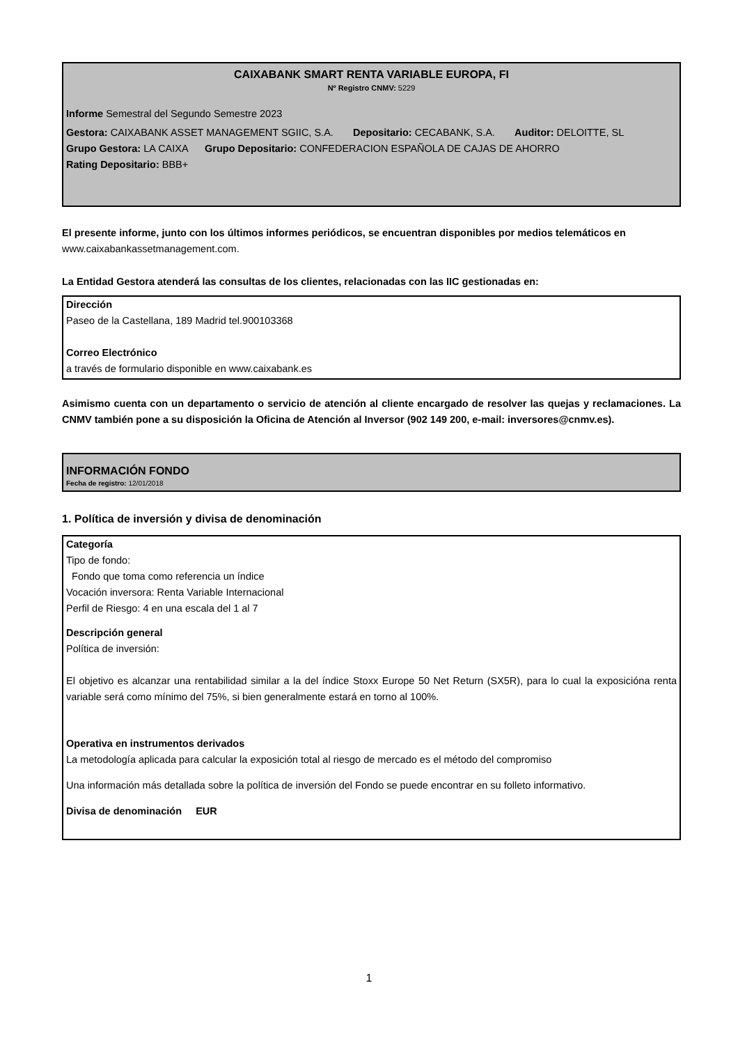CAIXABANK SMART RENTA VARIABLE EUROPA, FI
Nº Registro CNMV: 5229
Informe Semestral del Segundo Semestre 2023
Gestora: CAIXABANK ASSET MANAGEMENT SGIIC, S.A. Depositario: CECABANK, S.A. Auditor: DELOITTE, SL
Grupo Gestora: LA CAIXA Grupo Depositario: CONFEDERACION ESPAÑOLA DE CAJAS DE AHORRO
Rating Depositario: BBB+
El presente informe, junto con los últimos informes periódicos, se encuentran disponibles por medios telemáticos en www.caixabankassetmanagement.com.
La Entidad Gestora atenderá las consultas de los clientes, relacionadas con las IIC gestionadas en:
Dirección
Paseo de la Castellana, 189 Madrid tel.900103368
Correo Electrónico
a través de formulario disponible en www.caixabank.es
Asimismo cuenta con un departamento o servicio de atención al cliente encargado de resolver las quejas y reclamaciones. La CNMV también pone a su disposición la Oficina de Atención al Inversor (902 149 200, e-mail: inversores@cnmv.es).
INFORMACIÓN FONDO
Fecha de registro: 12/01/2018
1. Política de inversión y divisa de denominación
Categoría
Tipo de fondo:
Fondo que toma como referencia un índice
Vocación inversora: Renta Variable Internacional
Perfil de Riesgo: 4 en una escala del 1 al 7
Descripción general
Política de inversión:
El objetivo es alcanzar una rentabilidad similar a la del índice Stoxx Europe 50 Net Return (SX5R), para lo cual la exposicióna renta variable será como mínimo del 75%, si bien generalmente estará en torno al 100%.
Operativa en instrumentos derivados
La metodología aplicada para calcular la exposición total al riesgo de mercado es el método del compromiso
Una información más detallada sobre la política de inversión del Fondo se puede encontrar en su folleto informativo.
Divisa de denominación EUR
1